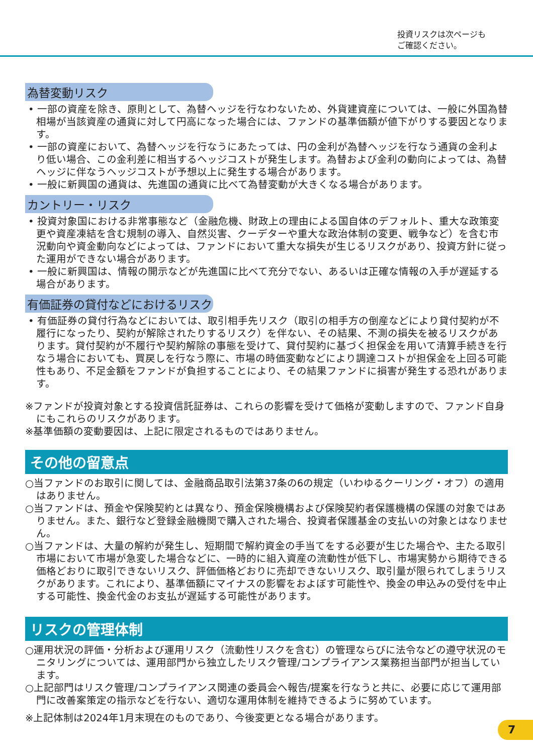投資リスクは次ページも
ご確認ください。
為替変動リスク
• 一部の資産を除き、原則として、為替ヘッジを行なわないため、外貨建資産については、一般に外国為替相場が当該資産の通貨に対して円高になった場合には、ファンドの基準価額が値下がりする要因となります。
• 一部の資産において、為替ヘッジを行なうにあたっては、円の金利が為替ヘッジを行なう通貨の金利より低い場合、この金利差に相当するヘッジコストが発生します。為替および金利の動向によっては、為替ヘッジに伴なうヘッジコストが予想以上に発生する場合があります。
• 一般に新興国の通貨は、先進国の通貨に比べて為替変動が大きくなる場合があります。
カントリー・リスク
• 投資対象国における非常事態など（金融危機、財政上の理由による国自体のデフォルト、重大な政策変更や資産凍結を含む規制の導入、自然災害、クーデターや重大な政治体制の変更、戦争など）を含む市況動向や資金動向などによっては、ファンドにおいて重大な損失が生じるリスクがあり、投資方針に従った運用ができない場合があります。
• 一般に新興国は、情報の開示などが先進国に比べて充分でない、あるいは正確な情報の入手が遅延する場合があります。
有価証券の貸付などにおけるリスク
• 有価証券の貸付行為などにおいては、取引相手先リスク（取引の相手方の倒産などにより貸付契約が不履行になったり、契約が解除されたりするリスク）を伴ない、その結果、不測の損失を被るリスクがあります。貸付契約が不履行や契約解除の事態を受けて、貸付契約に基づく担保金を用いて清算手続きを行なう場合においても、買戻しを行なう際に、市場の時価変動などにより調達コストが担保金を上回る可能性もあり、不足金額をファンドが負担することにより、その結果ファンドに損害が発生する恐れがあります。
※ファンドが投資対象とする投資信託証券は、これらの影響を受けて価格が変動しますので、ファンド自身にもこれらのリスクがあります。
※基準価額の変動要因は、上記に限定されるものではありません。
その他の留意点
○当ファンドのお取引に関しては、金融商品取引法第37条の6の規定（いわゆるクーリング・オフ）の適用はありません。
○当ファンドは、預金や保険契約とは異なり、預金保険機構および保険契約者保護機構の保護の対象ではありません。また、銀行など登録金融機関で購入された場合、投資者保護基金の支払いの対象とはなりません。
○当ファンドは、大量の解約が発生し、短期間で解約資金の手当てをする必要が生じた場合や、主たる取引市場において市場が急変した場合などに、一時的に組入資産の流動性が低下し、市場実勢から期待できる価格どおりに取引できないリスク、評価価格どおりに売却できないリスク、取引量が限られてしまうリスクがあります。これにより、基準価額にマイナスの影響をおよぼす可能性や、換金の申込みの受付を中止する可能性、換金代金のお支払が遅延する可能性があります。
リスクの管理体制
○運用状況の評価・分析および運用リスク（流動性リスクを含む）の管理ならびに法令などの遵守状況のモニタリングについては、運用部門から独立したリスク管理/コンプライアンス業務担当部門が担当しています。
○上記部門はリスク管理/コンプライアンス関連の委員会へ報告/提案を行なうと共に、必要に応じて運用部門に改善案策定の指示などを行ない、適切な運用体制を維持できるように努めています。
※上記体制は2024年1月末現在のものであり、今後変更となる場合があります。
7